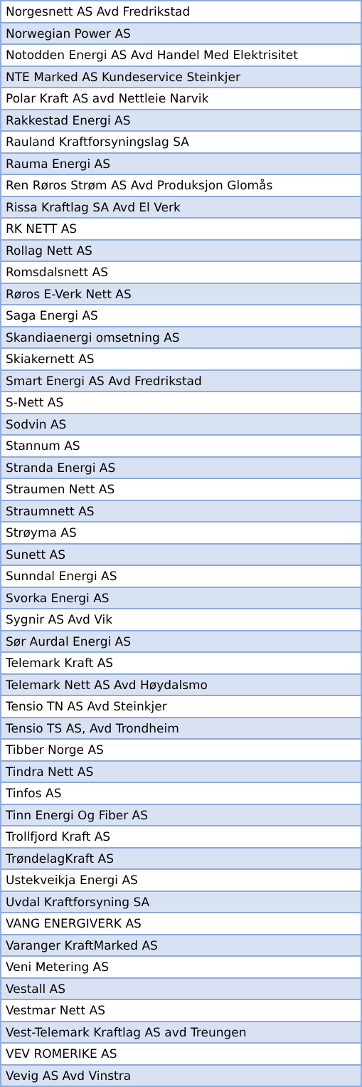| Norgesnett AS Avd Fredrikstad |
| Norwegian Power AS |
| Notodden Energi AS Avd Handel Med Elektrisitet |
| NTE Marked AS Kundeservice Steinkjer |
| Polar Kraft AS avd Nettleie Narvik |
| Rakkestad Energi AS |
| Rauland Kraftforsyningslag SA |
| Rauma Energi AS |
| Ren Røros Strøm AS Avd Produksjon Glomås |
| Rissa Kraftlag SA Avd El Verk |
| RK NETT AS |
| Rollag Nett AS |
| Romsdalsnett AS |
| Røros E-Verk Nett AS |
| Saga Energi AS |
| Skandiaenergi omsetning AS |
| Skiakernett AS |
| Smart Energi AS Avd Fredrikstad |
| S-Nett AS |
| Sodvin AS |
| Stannum AS |
| Stranda Energi AS |
| Straumen Nett AS |
| Straumnett AS |
| Strøyma AS |
| Sunett AS |
| Sunndal Energi AS |
| Svorka Energi AS |
| Sygnir AS Avd Vik |
| Sør Aurdal Energi AS |
| Telemark Kraft AS |
| Telemark Nett AS Avd Høydalsmo |
| Tensio TN AS Avd Steinkjer |
| Tensio TS AS, Avd Trondheim |
| Tibber Norge AS |
| Tindra Nett AS |
| Tinfos AS |
| Tinn Energi Og Fiber AS |
| Trollfjord Kraft AS |
| TrøndelagKraft AS |
| Ustekveikja Energi AS |
| Uvdal Kraftforsyning SA |
| VANG ENERGIVERK AS |
| Varanger KraftMarked AS |
| Veni Metering AS |
| Vestall AS |
| Vestmar Nett AS |
| Vest-Telemark Kraftlag AS avd Treungen |
| VEV ROMERIKE AS |
| Vevig AS Avd Vinstra |